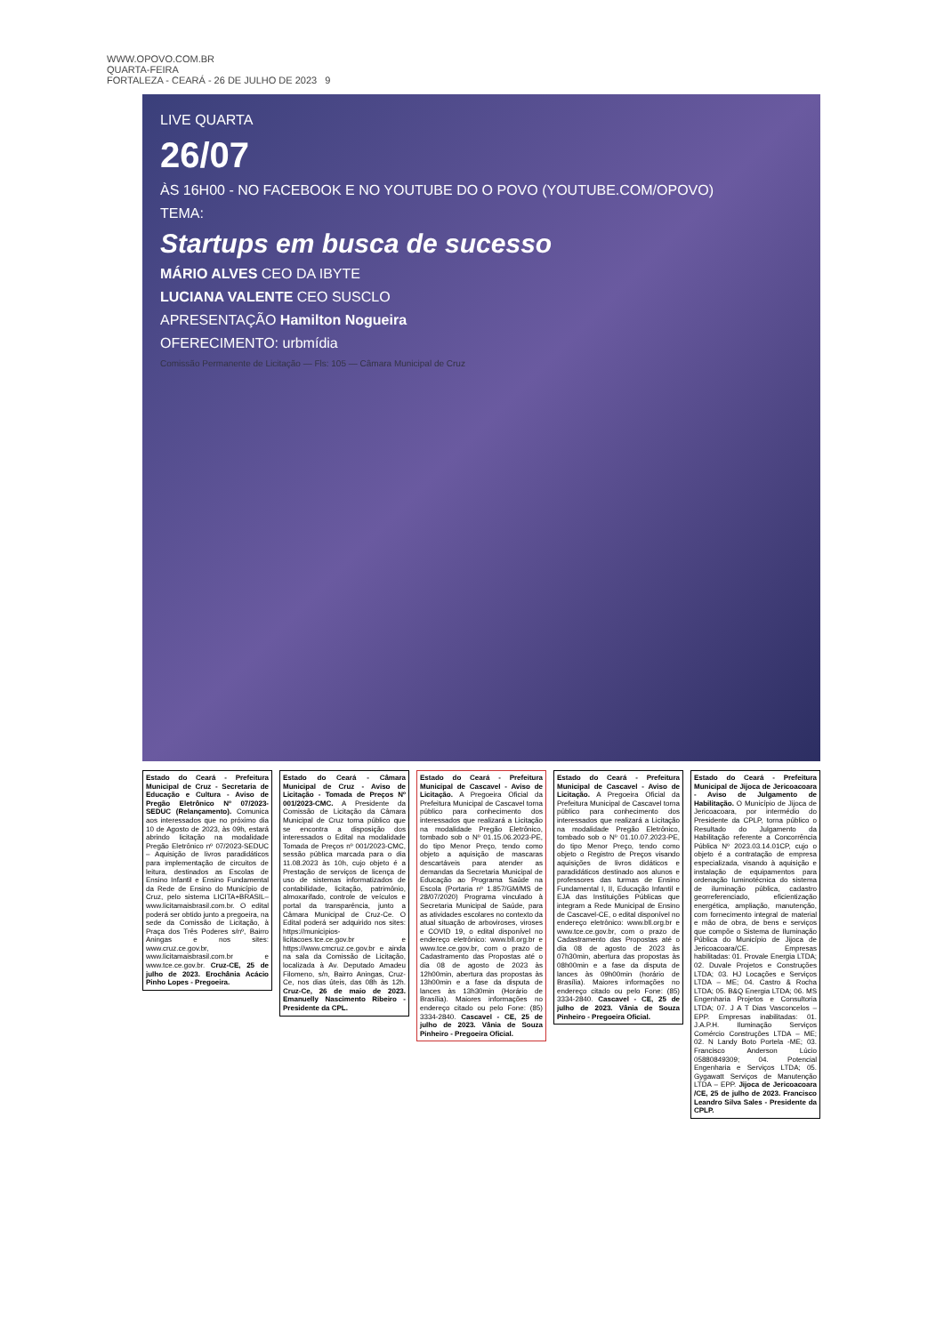WWW.OPOVO.COM.BR
QUARTA-FEIRA
FORTALEZA - CEARÁ - 26 DE JULHO DE 2023 9
LIVE QUARTA
26/07
ÀS 16H00 - NO FACEBOOK E NO YOUTUBE DO O POVO (YOUTUBE.COM/OPOVO)
TEMA:
Startups em busca de sucesso
MÁRIO ALVES CEO DA IBYTE
LUCIANA VALENTE CEO SUSCLO
APRESENTAÇÃO Hamilton Nogueira
OFERECIMENTO: urbmídia
Comissão Permanente de Licitação — Fls: 105 — Câmara Municipal de Cruz
Estado do Ceará - Prefeitura Municipal de Cruz - Secretaria de Educação e Cultura - Aviso de Pregão Eletrônico Nº 07/2023-SEDUC (Relançamento). Comunica aos interessados que no próximo dia 10 de Agosto de 2023, às 09h, estará abrindo licitação na modalidade Pregão Eletrônico nº 07/2023-SEDUC – Aquisição de livros paradidáticos para implementação de circuitos de leitura, destinados as Escolas de Ensino Infantil e Ensino Fundamental da Rede de Ensino do Município de Cruz, pelo sistema LICITA+BRASIL–www.licitamaisbrasil.com.br. O edital poderá ser obtido junto a pregoeira, na sede da Comissão de Licitação, à Praça dos Três Poderes s/nº, Bairro Aningas e nos sites: www.cruz.ce.gov.br, www.licitamaisbrasil.com.br e www.tce.ce.gov.br. Cruz-CE, 25 de julho de 2023. Erochânia Acácio Pinho Lopes - Pregoeira.
Estado do Ceará - Câmara Municipal de Cruz - Aviso de Licitação - Tomada de Preços Nº 001/2023-CMC. A Presidente da Comissão de Licitação da Câmara Municipal de Cruz torna público que se encontra a disposição dos interessados o Edital na modalidade Tomada de Preços nº 001/2023-CMC, sessão pública marcada para o dia 11.08.2023 às 10h, cujo objeto é a Prestação de serviços de licença de uso de sistemas informatizados de contabilidade, licitação, patrimônio, almoxarifado, controle de veículos e portal da transparência, junto a Câmara Municipal de Cruz-Ce. O Edital poderá ser adquirido nos sites: https://municipios-licitacoes.tce.ce.gov.br e https://www.cmcruz.ce.gov.br e ainda na sala da Comissão de Licitação, localizada à Av. Deputado Amadeu Filomeno, s/n, Bairro Aningas, Cruz-Ce, nos dias úteis, das 08h às 12h. Cruz-Ce, 26 de maio de 2023. Emanuelly Nascimento Ribeiro - Presidente da CPL.
Estado do Ceará - Prefeitura Municipal de Cascavel - Aviso de Licitação. A Pregoeira Oficial da Prefeitura Municipal de Cascavel torna público para conhecimento dos interessados que realizará a Licitação na modalidade Pregão Eletrônico, tombado sob o Nº 01.15.06.2023-PE, do tipo Menor Preço, tendo como objeto a aquisição de mascaras descartáveis para atender as demandas da Secretaria Municipal de Educação ao Programa Saúde na Escola (Portaria nº 1.857/GM/MS de 28/07/2020) Programa vinculado à Secretaria Municipal de Saúde, para as atividades escolares no contexto da atual situação de arboviroses, viroses e COVID 19, o edital disponível no endereço eletrônico: www.bll.org.br e www.tce.ce.gov.br, com o prazo de Cadastramento das Propostas até o dia 08 de agosto de 2023 às 12h00min, abertura das propostas às 13h00min e a fase da disputa de lances às 13h30min (Horário de Brasília). Maiores informações no endereço citado ou pelo Fone: (85) 3334-2840. Cascavel - CE, 25 de julho de 2023. Vânia de Souza Pinheiro - Pregoeira Oficial.
Estado do Ceará - Prefeitura Municipal de Cascavel - Aviso de Licitação. A Pregoeira Oficial da Prefeitura Municipal de Cascavel torna público para conhecimento dos interessados que realizará a Licitação na modalidade Pregão Eletrônico, tombado sob o Nº 01.10.07.2023-PE, do tipo Menor Preço, tendo como objeto o Registro de Preços visando aquisições de livros didáticos e paradidáticos destinado aos alunos e professores das turmas de Ensino Fundamental I, II, Educação Infantil e EJA das Instituições Públicas que integram a Rede Municipal de Ensino de Cascavel-CE, o edital disponível no endereço eletrônico: www.bll.org.br e www.tce.ce.gov.br, com o prazo de Cadastramento das Propostas até o dia 08 de agosto de 2023 às 07h30min, abertura das propostas às 08h00min e a fase da disputa de lances às 09h00min (horário de Brasília). Maiores informações no endereço citado ou pelo Fone: (85) 3334-2840. Cascavel - CE, 25 de julho de 2023. Vânia de Souza Pinheiro - Pregoeira Oficial.
Estado do Ceará - Prefeitura Municipal de Jijoca de Jericoacoara - Aviso de Julgamento de Habilitação. O Município de Jijoca de Jericoacoara, por intermédio do Presidente da CPLP, torna público o Resultado do Julgamento da Habilitação referente a Concorrência Pública Nº 2023.03.14.01CP, cujo o objeto é a contratação de empresa especializada, visando à aquisição e instalação de equipamentos para ordenação luminotécnica do sistema de iluminação pública, cadastro georreferenciado, eficientização energética, ampliação, manutenção, com fornecimento integral de material e mão de obra, de bens e serviços que compõe o Sistema de Iluminação Pública do Município de Jijoca de Jericoacoara/CE. Empresas habilitadas: 01. Provale Energia LTDA; 02. Duvale Projetos e Construções LTDA; 03. HJ Locações e Serviços LTDA – ME; 04. Castro & Rocha LTDA; 05. B&Q Energia LTDA; 06. MS Engenharia Projetos e Consultoria LTDA; 07. J A T Dias Vasconcelos – EPP. Empresas inabilitadas: 01. J.A.P.H. Iluminação Serviços Comércio Construções LTDA – ME; 02. N Landy Boto Portela -ME; 03. Francisco Anderson Lúcio 05880849309; 04. Potencial Engenharia e Serviços LTDA; 05. Gygawatt Serviços de Manutenção LTDA – EPP. Jijoca de Jericoacoara /CE, 25 de julho de 2023. Francisco Leandro Silva Sales - Presidente da CPLP.